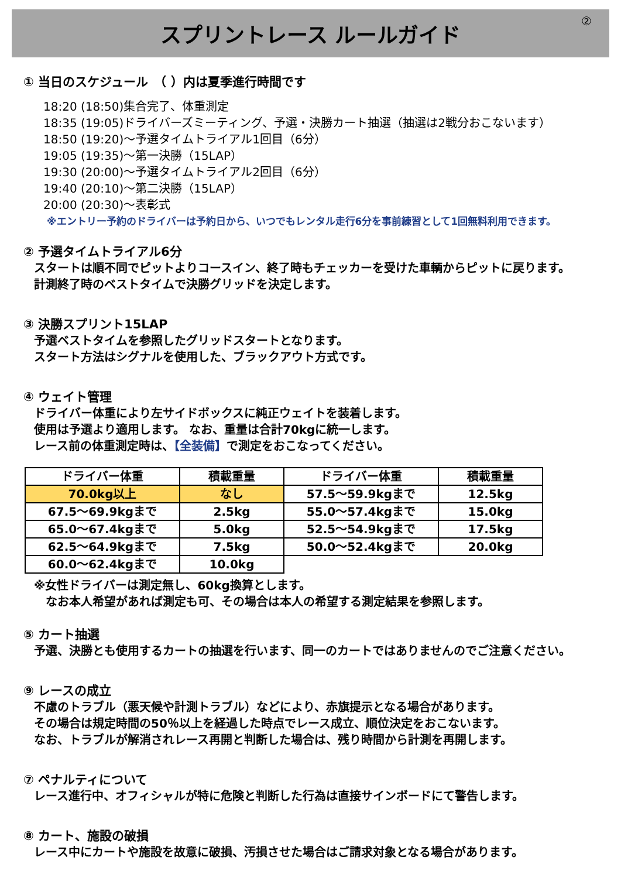スプリントレース ルールガイド ②
① 当日のスケジュール　（ ）内は夏季進行時間です
18:20 (18:50)集合完了、体重測定
18:35 (19:05)ドライバーズミーティング、予選・決勝カート抽選（抽選は2戦分おこないます）
18:50 (19:20)～予選タイムトライアル1回目（6分）
19:05 (19:35)～第一決勝（15LAP）
19:30 (20:00)～予選タイムトライアル2回目（6分）
19:40 (20:10)～第二決勝（15LAP）
20:00 (20:30)～表彰式
※エントリー予約のドライバーは予約日から、いつでもレンタル走行6分を事前練習として1回無料利用できます。
② 予選タイムトライアル6分
スタートは順不同でピットよりコースイン、終了時もチェッカーを受けた車輌からピットに戻ります。
計測終了時のベストタイムで決勝グリッドを決定します。
③ 決勝スプリント15LAP
予選ベストタイムを参照したグリッドスタートとなります。
スタート方法はシグナルを使用した、ブラックアウト方式です。
④ ウェイト管理
ドライバー体重により左サイドボックスに純正ウェイトを装着します。
使用は予選より適用します。 なお、重量は合計70kgに統一します。
レース前の体重測定時は、【全装備】で測定をおこなってください。
| ドライバー体重 | 積載重量 | ドライバー体重 | 積載重量 |
| --- | --- | --- | --- |
| 70.0kg以上 | なし | 57.5～59.9kgまで | 12.5kg |
| 67.5～69.9kgまで | 2.5kg | 55.0～57.4kgまで | 15.0kg |
| 65.0～67.4kgまで | 5.0kg | 52.5～54.9kgまで | 17.5kg |
| 62.5～64.9kgまで | 7.5kg | 50.0～52.4kgまで | 20.0kg |
| 60.0～62.4kgまで | 10.0kg | | |
※女性ドライバーは測定無し、60kg換算とします。
　なお本人希望があれば測定も可、その場合は本人の希望する測定結果を参照します。
⑤ カート抽選
予選、決勝とも使用するカートの抽選を行います、同一のカートではありませんのでご注意ください。
⑨ レースの成立
不慮のトラブル（悪天候や計測トラブル）などにより、赤旗提示となる場合があります。
その場合は規定時間の50％以上を経過した時点でレース成立、順位決定をおこないます。
なお、トラブルが解消されレース再開と判断した場合は、残り時間から計測を再開します。
⑦ ペナルティについて
レース進行中、オフィシャルが特に危険と判断した行為は直接サインボードにて警告します。
⑧ カート、施設の破損
レース中にカートや施設を故意に破損、汚損させた場合はご請求対象となる場合があります。